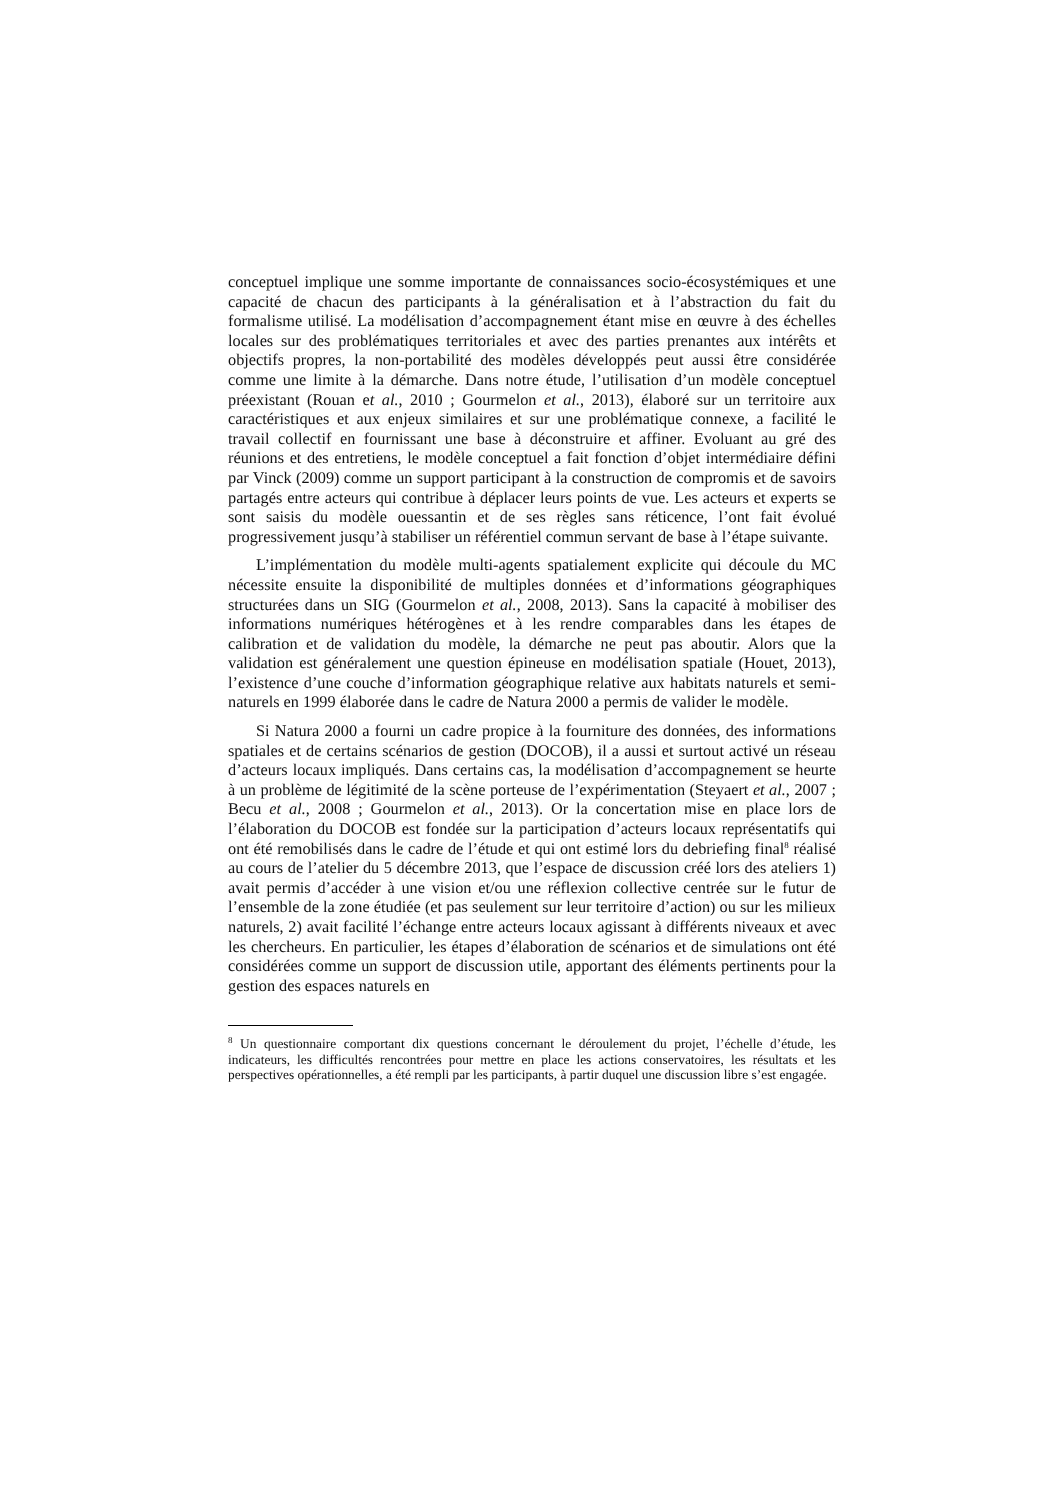conceptuel implique une somme importante de connaissances socio-écosystémiques et une capacité de chacun des participants à la généralisation et à l’abstraction du fait du formalisme utilisé. La modélisation d’accompagnement étant mise en œuvre à des échelles locales sur des problématiques territoriales et avec des parties prenantes aux intérêts et objectifs propres, la non-portabilité des modèles développés peut aussi être considérée comme une limite à la démarche. Dans notre étude, l’utilisation d’un modèle conceptuel préexistant (Rouan et al., 2010 ; Gourmelon et al., 2013), élaboré sur un territoire aux caractéristiques et aux enjeux similaires et sur une problématique connexe, a facilité le travail collectif en fournissant une base à déconstruire et affiner. Evoluant au gré des réunions et des entretiens, le modèle conceptuel a fait fonction d’objet intermédiaire défini par Vinck (2009) comme un support participant à la construction de compromis et de savoirs partagés entre acteurs qui contribue à déplacer leurs points de vue. Les acteurs et experts se sont saisis du modèle ouessantin et de ses règles sans réticence, l’ont fait évolué progressivement jusqu’à stabiliser un référentiel commun servant de base à l’étape suivante.
L’implémentation du modèle multi-agents spatialement explicite qui découle du MC nécessite ensuite la disponibilité de multiples données et d’informations géographiques structurées dans un SIG (Gourmelon et al., 2008, 2013). Sans la capacité à mobiliser des informations numériques hétérogènes et à les rendre comparables dans les étapes de calibration et de validation du modèle, la démarche ne peut pas aboutir. Alors que la validation est généralement une question épineuse en modélisation spatiale (Houet, 2013), l’existence d’une couche d’information géographique relative aux habitats naturels et semi-naturels en 1999 élaborée dans le cadre de Natura 2000 a permis de valider le modèle.
Si Natura 2000 a fourni un cadre propice à la fourniture des données, des informations spatiales et de certains scénarios de gestion (DOCOB), il a aussi et surtout activé un réseau d’acteurs locaux impliqués. Dans certains cas, la modélisation d’accompagnement se heurte à un problème de légitimité de la scène porteuse de l’expérimentation (Steyaert et al., 2007 ; Becu et al., 2008 ; Gourmelon et al., 2013). Or la concertation mise en place lors de l’élaboration du DOCOB est fondée sur la participation d’acteurs locaux représentatifs qui ont été remobilisés dans le cadre de l’étude et qui ont estimé lors du debriefing final<sup>8</sup> réalisé au cours de l’atelier du 5 décembre 2013, que l’espace de discussion créé lors des ateliers 1) avait permis d’accéder à une vision et/ou une réflexion collective centrée sur le futur de l’ensemble de la zone étudiée (et pas seulement sur leur territoire d’action) ou sur les milieux naturels, 2) avait facilité l’échange entre acteurs locaux agissant à différents niveaux et avec les chercheurs. En particulier, les étapes d’élaboration de scénarios et de simulations ont été considérées comme un support de discussion utile, apportant des éléments pertinents pour la gestion des espaces naturels en
<sup>8</sup> Un questionnaire comportant dix questions concernant le déroulement du projet, l’échelle d’étude, les indicateurs, les difficultés rencontrées pour mettre en place les actions conservatoires, les résultats et les perspectives opérationnelles, a été rempli par les participants, à partir duquel une discussion libre s’est engagée.